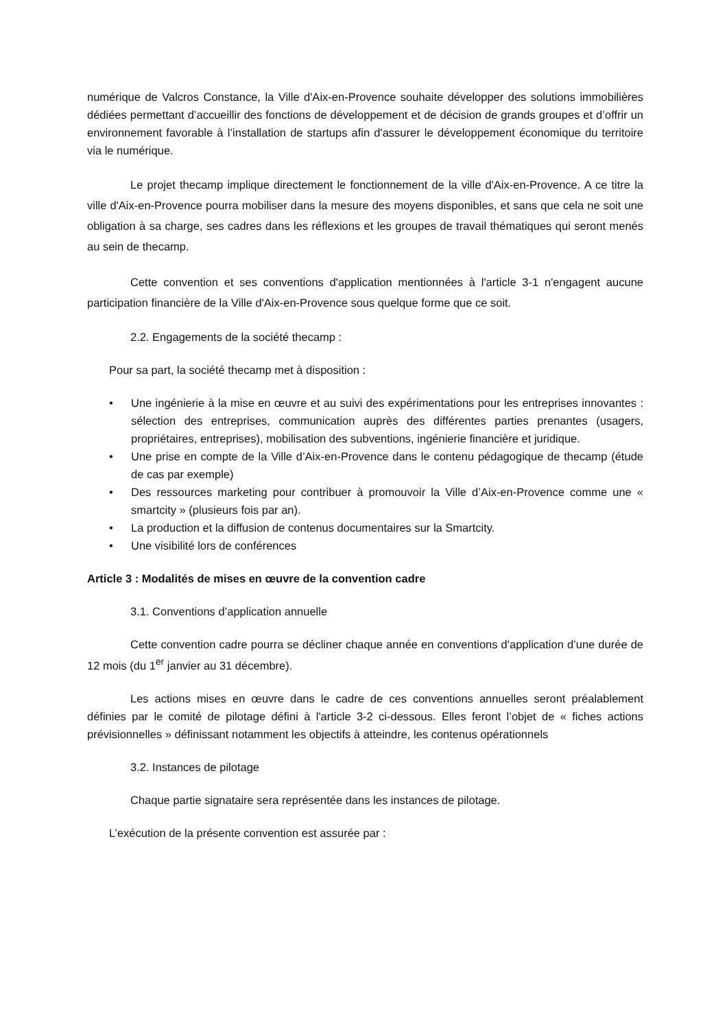numérique de Valcros Constance, la Ville d'Aix-en-Provence souhaite développer des solutions immobilières dédiées permettant d’accueillir des fonctions de développement et de décision de grands groupes et d’offrir un environnement favorable à l’installation de startups afin d'assurer le développement économique du territoire via le numérique.
Le projet thecamp implique directement le fonctionnement de la ville d'Aix-en-Provence. A ce titre la ville d'Aix-en-Provence pourra mobiliser dans la mesure des moyens disponibles, et sans que cela ne soit une obligation à sa charge, ses cadres dans les réflexions et les groupes de travail thématiques qui seront menés au sein de thecamp.
Cette convention et ses conventions d'application mentionnées à l'article 3-1 n'engagent aucune participation financière de la Ville d'Aix-en-Provence sous quelque forme que ce soit.
2.2. Engagements de la société thecamp :
Pour sa part, la société thecamp met à disposition :
• Une ingénierie à la mise en œuvre et au suivi des expérimentations pour les entreprises innovantes : sélection des entreprises, communication auprès des différentes parties prenantes (usagers, propriétaires, entreprises), mobilisation des subventions, ingénierie financière et juridique.
• Une prise en compte de la Ville d’Aix-en-Provence dans le contenu pédagogique de thecamp (étude de cas par exemple)
• Des ressources marketing pour contribuer à promouvoir la Ville d’Aix-en-Provence comme une « smartcity » (plusieurs fois par an).
• La production et la diffusion de contenus documentaires sur la Smartcity.
• Une visibilité lors de conférences
Article 3 : Modalités de mises en œuvre de la convention cadre
3.1. Conventions d’application annuelle
Cette convention cadre pourra se décliner chaque année en conventions d'application d’une durée de 12 mois (du 1<sup>er</sup> janvier au 31 décembre).
Les actions mises en œuvre dans le cadre de ces conventions annuelles seront préalablement définies par le comité de pilotage défini à l'article 3-2 ci-dessous. Elles feront l’objet de « fiches actions prévisionnelles » définissant notamment les objectifs à atteindre, les contenus opérationnels
3.2. Instances de pilotage
Chaque partie signataire sera représentée dans les instances de pilotage.
L’exécution de la présente convention est assurée par :